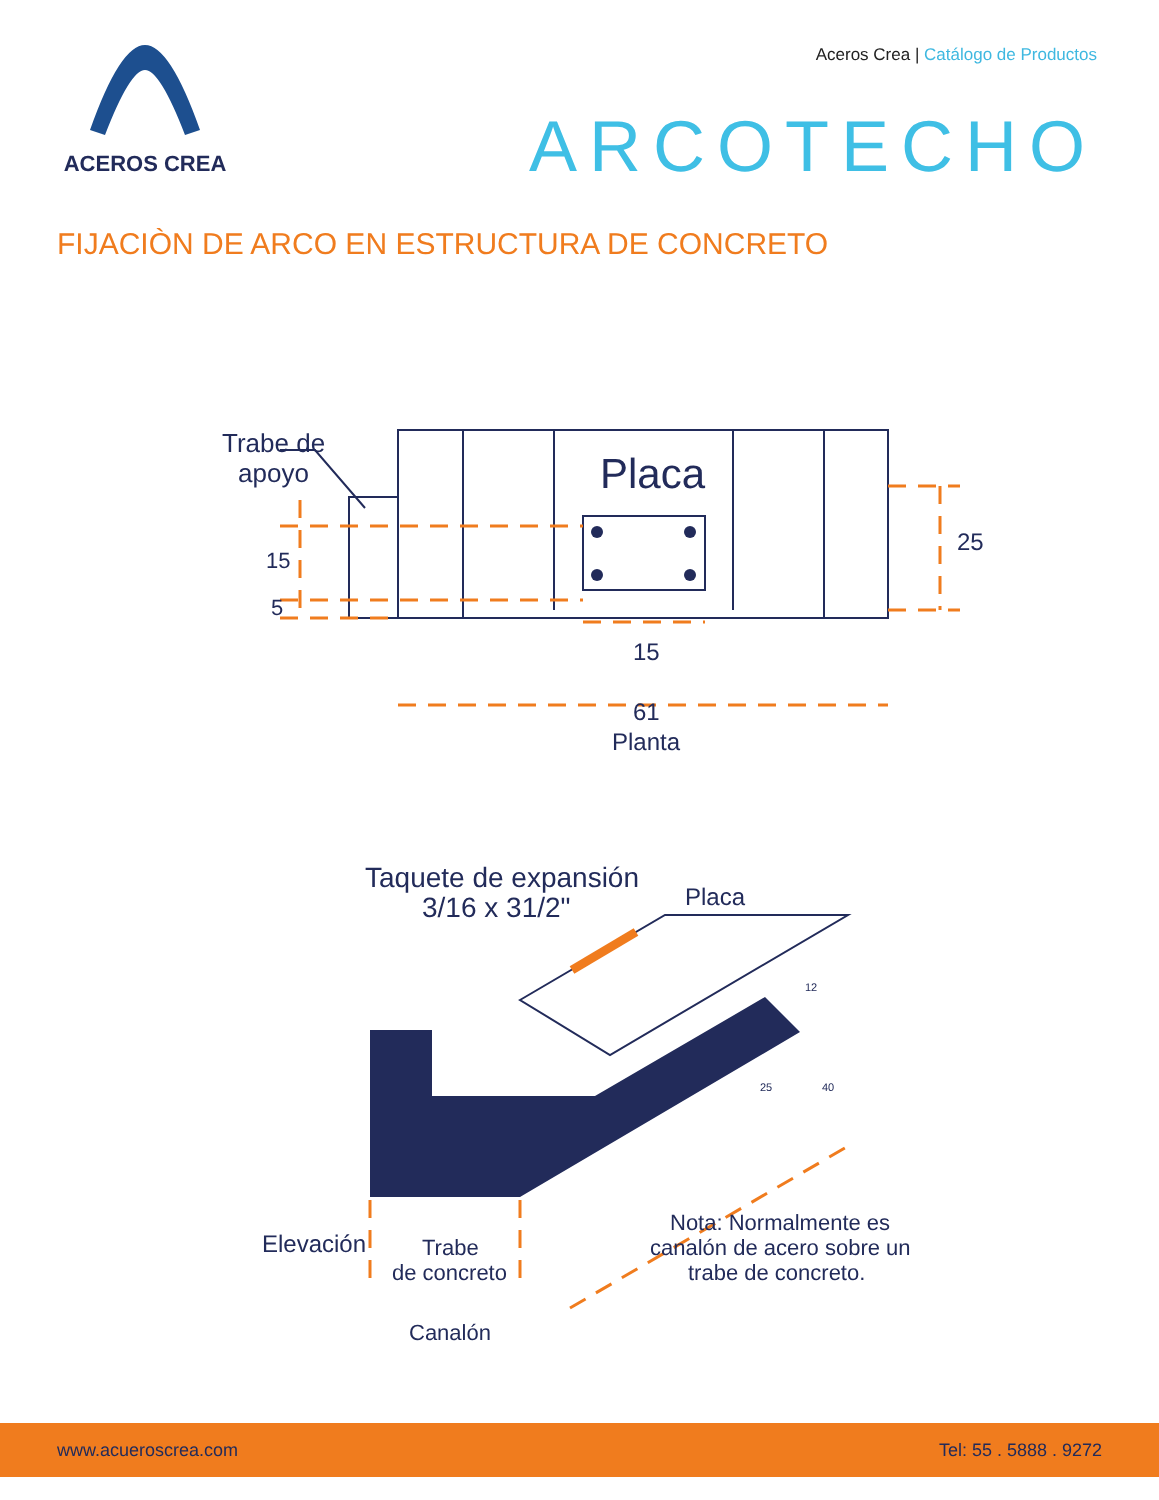ACEROS CREA
Aceros Crea | Catálogo de Productos
ARCOTECHO
FIJACIÒN DE ARCO EN ESTRUCTURA DE CONCRETO
Trabe de
apoyo
Placa
15
5
25
15
61
Planta
Taquete de expansión
3/16 x 31/2"
Placa
12
25
40
Elevación
Trabe
de concreto
Canalón
Nota: Normalmente es
canalón de acero sobre un
trabe de concreto.
www.acueroscrea.com Tel: 55 . 5888 . 9272